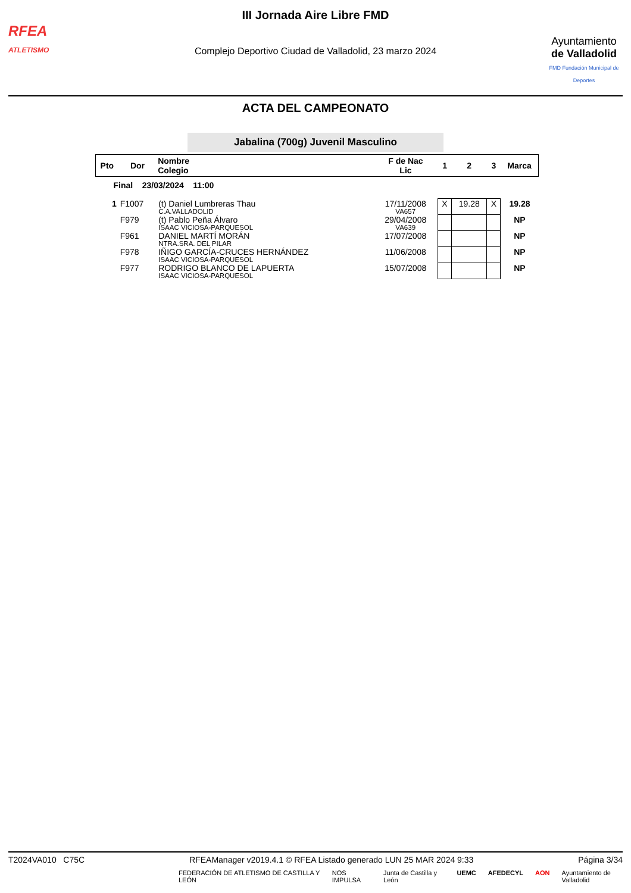RFEA
ATLETISMO
III Jornada Aire Libre FMD
Complejo Deportivo Ciudad de Valladolid, 23 marzo 2024
Ayuntamiento
de Valladolid
FMD Fundación Municipal de Deportes
ACTA DEL CAMPEONATO
Jabalina (700g) Juvenil Masculino
| Pto | Dor | Nombre Colegio | F de Nac Lic | 1 | 2 | 3 | Marca |
| --- | --- | --- | --- | --- | --- | --- | --- |
| Final 23/03/2024 11:00 | | | | | | | |
| 1 | F1007 | (t) Daniel Lumbreras Thau C.A.VALLADOLID | 17/11/2008 VA657 | X | 19.28 | X | 19.28 |
| | F979 | (t) Pablo Peña Álvaro ISAAC VICIOSA-PARQUESOL | 29/04/2008 VA639 | | | | NP |
| | F961 | DANIEL MARTÍ MORÁN NTRA.SRA. DEL PILAR | 17/07/2008 | | | | NP |
| | F978 | IÑIGO GARCÍA-CRUCES HERNÁNDEZ ISAAC VICIOSA-PARQUESOL | 11/06/2008 | | | | NP |
| | F977 | RODRIGO BLANCO DE LAPUERTA ISAAC VICIOSA-PARQUESOL | 15/07/2008 | | | | NP |
T2024VA010 C75C RFEAManager v2019.4.1 © RFEA Listado generado LUN 25 MAR 2024 9:33 Página 3/34
FEDERACIÓN DE ATLETISMO DE CASTILLA Y LEÓN NOS IMPULSA Junta de Castilla y León UEMC AFEDECYL AON Ayuntamiento de Valladolid